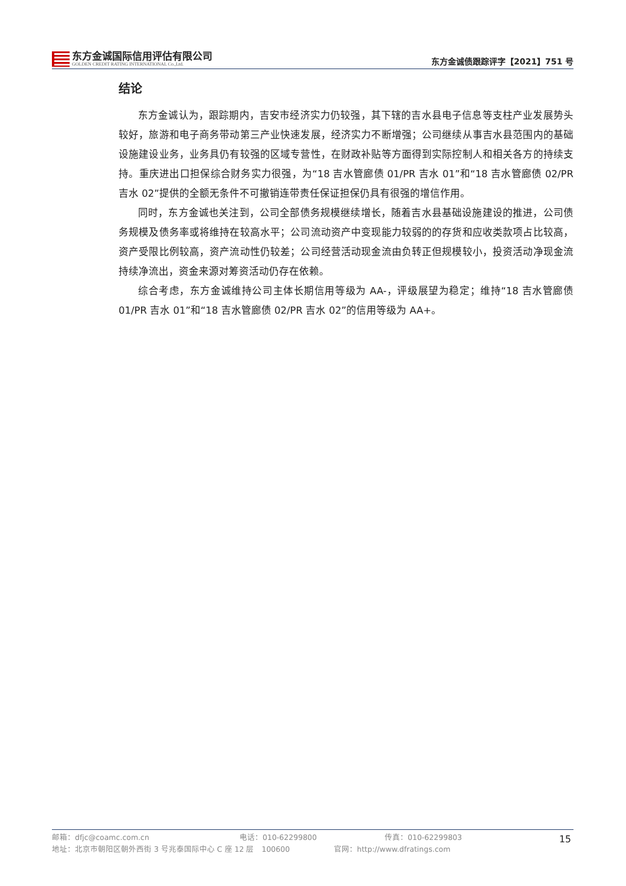东方金诚国际信用评估有限公司
GOLDEN CREDIT RATING INTERNATIONAL Co.,Ltd.
东方金诚债跟踪评字【2021】751 号
结论
东方金诚认为，跟踪期内，吉安市经济实力仍较强，其下辖的吉水县电子信息等支柱产业发展势头较好，旅游和电子商务带动第三产业快速发展，经济实力不断增强；公司继续从事吉水县范围内的基础设施建设业务，业务具仍有较强的区域专营性，在财政补贴等方面得到实际控制人和相关各方的持续支持。重庆进出口担保综合财务实力很强，为“18 吉水管廊债 01/PR 吉水 01”和“18 吉水管廊债 02/PR 吉水 02”提供的全额无条件不可撤销连带责任保证担保仍具有很强的增信作用。
同时，东方金诚也关注到，公司全部债务规模继续增长，随着吉水县基础设施建设的推进，公司债务规模及债务率或将维持在较高水平；公司流动资产中变现能力较弱的的存货和应收类款项占比较高，资产受限比例较高，资产流动性仍较差；公司经营活动现金流由负转正但规模较小，投资活动净现金流持续净流出，资金来源对筹资活动仍存在依赖。
综合考虑，东方金诚维持公司主体长期信用等级为 AA-，评级展望为稳定；维持“18 吉水管廊债 01/PR 吉水 01”和“18 吉水管廊债 02/PR 吉水 02”的信用等级为 AA+。
邮箱：dfjc@coamc.com.cn 电话：010-62299800 传真：010-62299803
地址：北京市朝阳区朝外西街 3 号兆泰国际中心 C 座 12 层　100600 官网：http://www.dfratings.com
15